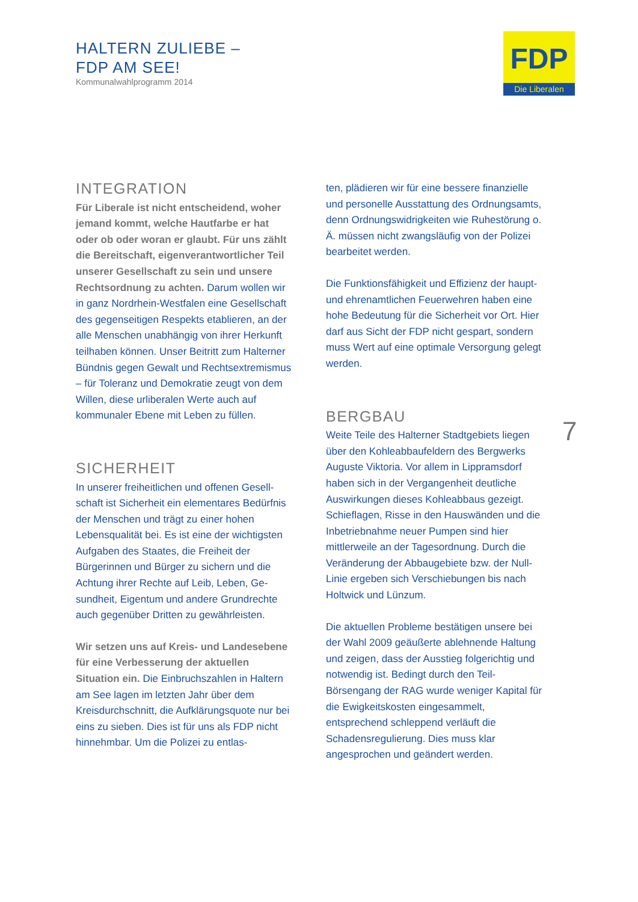HALTERN ZULIEBE –
FDP AM SEE!
Kommunalwahlprogramm 2014
FDP
Die Liberalen
INTEGRATION
Für Liberale ist nicht entscheidend, wo­her jemand kommt, welche Hautfarbe er hat oder ob oder woran er glaubt. Für uns zählt die Bereitschaft, eigenverantwortli­cher Teil unserer Gesellschaft zu sein und unsere Rechtsordnung zu achten. Darum wollen wir in ganz Nordrhein-Westfalen eine Gesellschaft des gegenseiti­gen Respekts etablieren, an der alle Men­schen unabhängig von ihrer Herkunft teilha­ben können. Unser Beitritt zum Halterner Bündnis gegen Gewalt und Rechtsextre­mismus – für Toleranz und Demokratie zeugt von dem Willen, diese urliberalen Werte auch auf kommunaler Ebene mit Le­ben zu füllen.
SICHERHEIT
In unserer freiheitlichen und offenen Gesell­schaft ist Sicherheit ein elementares Bedürf­nis der Menschen und trägt zu einer hohen Lebensqualität bei. Es ist eine der wichtigs­ten Aufgaben des Staates, die Freiheit der Bürgerinnen und Bürger zu sichern und die Achtung ihrer Rechte auf Leib, Leben, Ge­sundheit, Eigentum und andere Grundrechte auch gegenüber Dritten zu gewährleisten.
Wir setzen uns auf Kreis- und Landesebe­ne für eine Verbesserung der aktuellen Situation ein. Die Einbruchszahlen in Haltern am See lagen im letzten Jahr über dem Kreisdurchschnitt, die Aufklärungsquote nur bei eins zu sieben. Dies ist für uns als FDP nicht hinnehmbar. Um die Polizei zu entlas-
ten, plädieren wir für eine bessere finanzielle und personelle Ausstattung des Ordnungs­amts, denn Ordnungswidrigkeiten wie Ruhe­störung o. Ä. müssen nicht zwangsläufig von der Polizei bearbeitet werden.
Die Funktionsfähigkeit und Effizienz der haupt- und ehrenamtlichen Feuerwehren haben eine hohe Bedeutung für die Sicher­heit vor Ort. Hier darf aus Sicht der FDP nicht gespart, sondern muss Wert auf eine optimale Versorgung gelegt werden.
BERGBAU
Weite Teile des Halterner Stadtgebiets lie­gen über den Kohleabbaufeldern des Berg­werks Auguste Viktoria. Vor allem in Lipp­ramsdorf haben sich in der Vergangenheit deutliche Auswirkungen dieses Kohleabbaus gezeigt. Schieflagen, Risse in den Haus­wänden und die Inbetriebnahme neuer Pumpen sind hier mittlerweile an der Tages­ordnung. Durch die Veränderung der Ab­baugebiete bzw. der Null-Linie ergeben sich Verschiebungen bis nach Holtwick und Lünzum.
Die aktuellen Probleme bestätigen unsere bei der Wahl 2009 geäußerte ablehnende Haltung und zeigen, dass der Ausstieg fol­gerichtig und notwendig ist. Bedingt durch den Teil-Börsengang der RAG wurde weni­ger Kapital für die Ewigkeitskosten einge­sammelt, entsprechend schleppend verläuft die Schadensregulierung. Dies muss klar angesprochen und geändert werden.
7